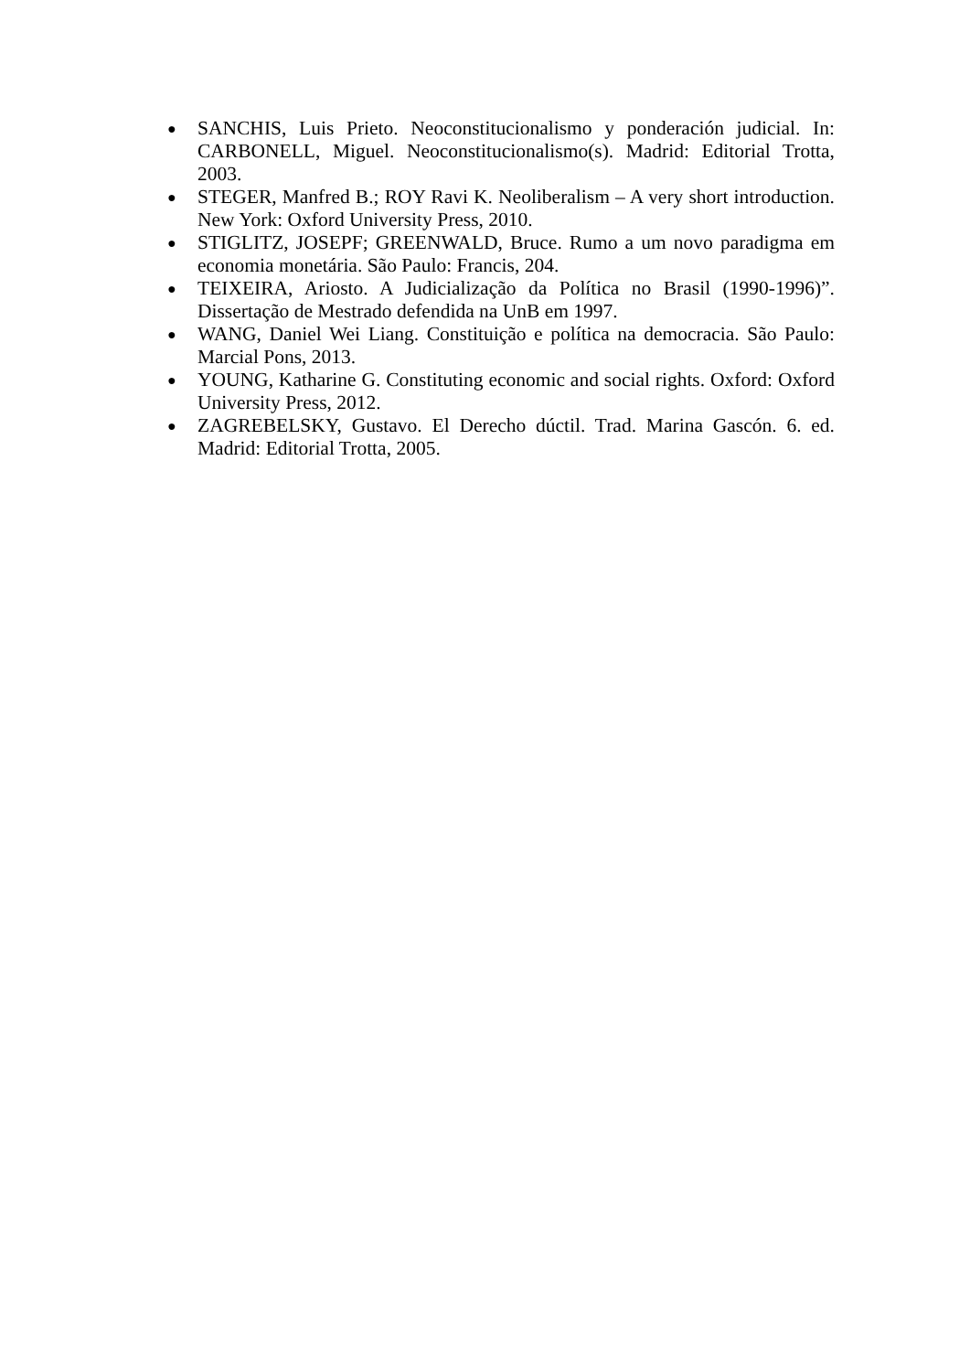● SANCHIS, Luis Prieto. Neoconstitucionalismo y ponderación judicial. In: CARBONELL, Miguel. Neoconstitucionalismo(s). Madrid: Editorial Trotta, 2003.
● STEGER, Manfred B.; ROY Ravi K. Neoliberalism – A very short introduction. New York: Oxford University Press, 2010.
● STIGLITZ, JOSEPF; GREENWALD, Bruce. Rumo a um novo paradigma em economia monetária. São Paulo: Francis, 204.
● TEIXEIRA, Ariosto. A Judicialização da Política no Brasil (1990-1996)”. Dissertação de Mestrado defendida na UnB em 1997.
● WANG, Daniel Wei Liang. Constituição e política na democracia. São Paulo: Marcial Pons, 2013.
● YOUNG, Katharine G. Constituting economic and social rights. Oxford: Oxford University Press, 2012.
● ZAGREBELSKY, Gustavo. El Derecho dúctil. Trad. Marina Gascón. 6. ed. Madrid: Editorial Trotta, 2005.